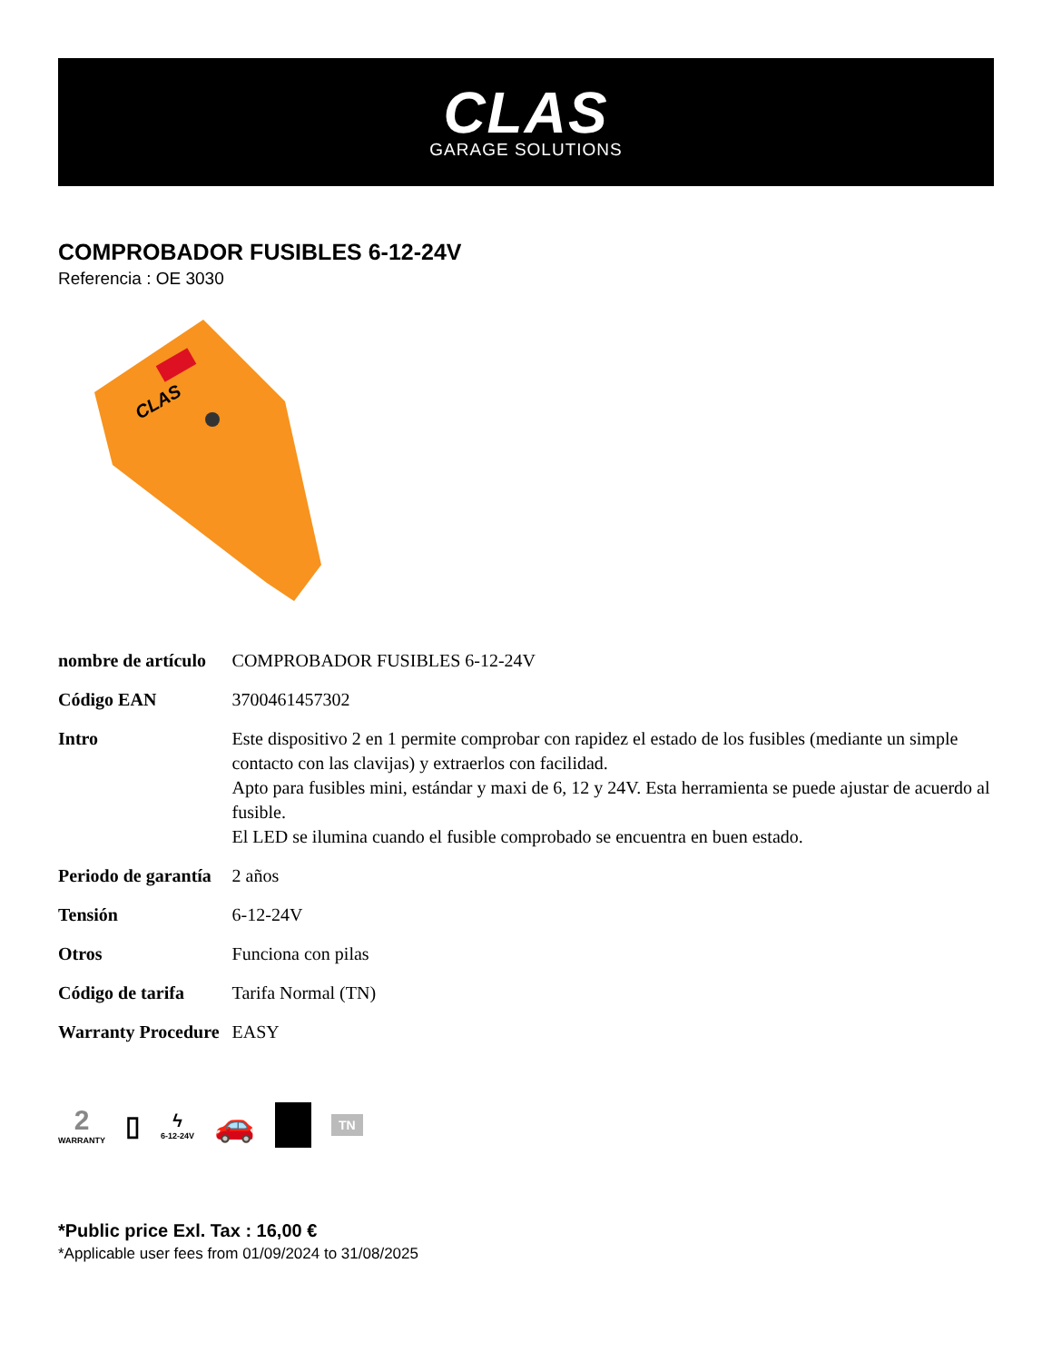CLAS
GARAGE SOLUTIONS
COMPROBADOR FUSIBLES 6-12-24V
Referencia : OE 3030
CLAS
| nombre de artículo | COMPROBADOR FUSIBLES 6-12-24V |
| Código EAN | 3700461457302 |
| Intro | Este dispositivo 2 en 1 permite comprobar con rapidez el estado de los fusibles (mediante un simple contacto con las clavijas) y extraerlos con facilidad. Apto para fusibles mini, estándar y maxi de 6, 12 y 24V. Esta herramienta se puede ajustar de acuerdo al fusible. El LED se ilumina cuando el fusible comprobado se encuentra en buen estado. |
| Periodo de garantía | 2 años |
| Tensión | 6-12-24V |
| Otros | Funciona con pilas |
| Código de tarifa | Tarifa Normal (TN) |
| Warranty Procedure | EASY |
2
WARRANTY
▯
ϟ
6-12-24V
🚗
TN
*Public price Exl. Tax : 16,00 €
*Applicable user fees from 01/09/2024 to 31/08/2025